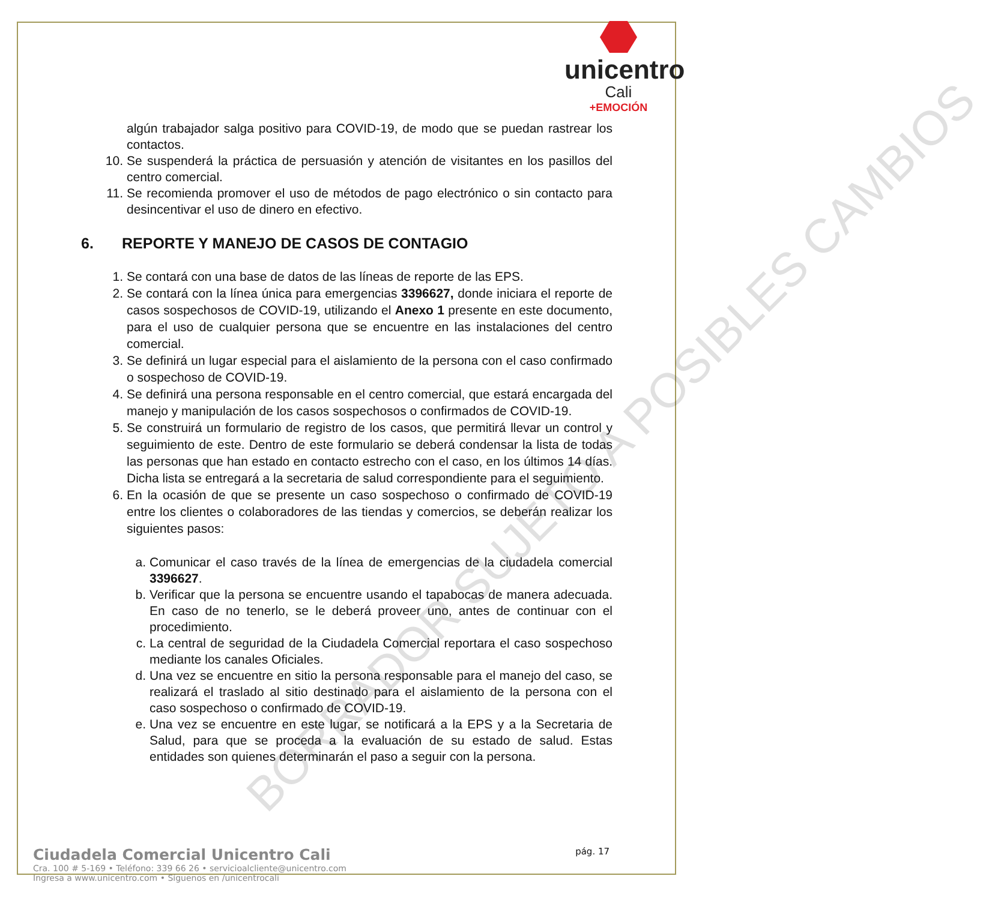BORRADOR SUJETO A POSIBLES CAMBIOS
unicentro
Cali
+EMOCIÓN
algún trabajador salga positivo para COVID-19, de modo que se puedan rastrear los contactos.
10. Se suspenderá la práctica de persuasión y atención de visitantes en los pasillos del centro comercial.
11. Se recomienda promover el uso de métodos de pago electrónico o sin contacto para desincentivar el uso de dinero en efectivo.
6. REPORTE Y MANEJO DE CASOS DE CONTAGIO
1. Se contará con una base de datos de las líneas de reporte de las EPS.
2. Se contará con la línea única para emergencias 3396627, donde iniciara el reporte de casos sospechosos de COVID-19, utilizando el Anexo 1 presente en este documento, para el uso de cualquier persona que se encuentre en las instalaciones del centro comercial.
3. Se definirá un lugar especial para el aislamiento de la persona con el caso confirmado o sospechoso de COVID-19.
4. Se definirá una persona responsable en el centro comercial, que estará encargada del manejo y manipulación de los casos sospechosos o confirmados de COVID-19.
5. Se construirá un formulario de registro de los casos, que permitirá llevar un control y seguimiento de este. Dentro de este formulario se deberá condensar la lista de todas las personas que han estado en contacto estrecho con el caso, en los últimos 14 días. Dicha lista se entregará a la secretaria de salud correspondiente para el seguimiento.
6. En la ocasión de que se presente un caso sospechoso o confirmado de COVID-19 entre los clientes o colaboradores de las tiendas y comercios, se deberán realizar los siguientes pasos:
a. Comunicar el caso través de la línea de emergencias de la ciudadela comercial 3396627.
b. Verificar que la persona se encuentre usando el tapabocas de manera adecuada. En caso de no tenerlo, se le deberá proveer uno, antes de continuar con el procedimiento.
c. La central de seguridad de la Ciudadela Comercial reportara el caso sospechoso mediante los canales Oficiales.
d. Una vez se encuentre en sitio la persona responsable para el manejo del caso, se realizará el traslado al sitio destinado para el aislamiento de la persona con el caso sospechoso o confirmado de COVID-19.
e. Una vez se encuentre en este lugar, se notificará a la EPS y a la Secretaria de Salud, para que se proceda a la evaluación de su estado de salud. Estas entidades son quienes determinarán el paso a seguir con la persona.
Ciudadela Comercial Unicentro Cali pág. 17
Cra. 100 # 5-169 • Teléfono: 339 66 26 • servicioalcliente@unicentro.com
Ingresa a www.unicentro.com • Síguenos en /unicentrocali